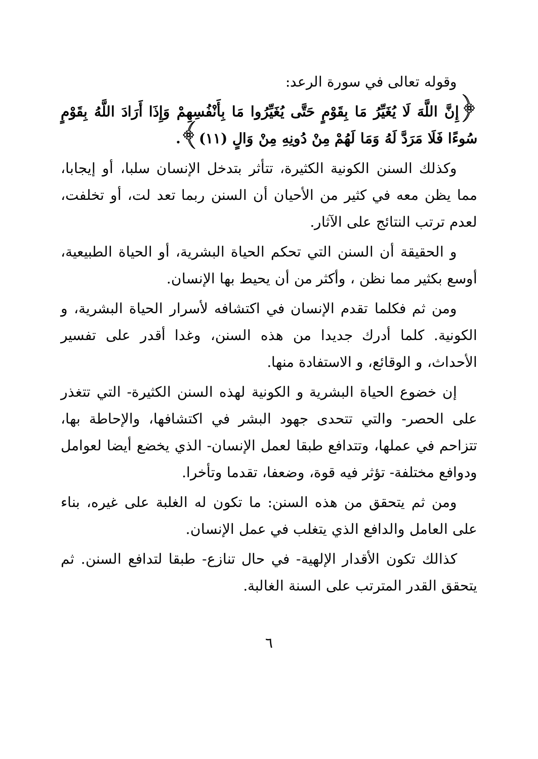وقوله تعالى في سورة الرعد:
﴿إِنَّ اللَّهَ لَا يُغَيِّرُ مَا بِقَوْمٍ حَتَّى يُغَيِّرُوا مَا بِأَنْفُسِهِمْ وَإِذَا أَرَادَ اللَّهُ بِقَوْمٍ سُوءًا فَلَا مَرَدَّ لَهُ وَمَا لَهُمْ مِنْ دُونِهِ مِنْ وَالٍ (١١)﴾.
وكذلك السنن الكونية الكثيرة، تتأثر بتدخل الإنسان سلبا، أو إيجابا، مما يظن معه في كثير من الأحيان أن السنن ربما تعد لت، أو تخلفت، لعدم ترتب النتائج على الآثار.
و الحقيقة أن السنن التي تحكم الحياة البشرية، أو الحياة الطبيعية، أوسع بكثير مما نظن ، وأكثر من أن يحيط بها الإنسان.
ومن ثم فكلما تقدم الإنسان في اكتشافه لأسرار الحياة البشرية، و الكونية. كلما أدرك جديدا من هذه السنن، وغدا أقدر على تفسير الأحداث، و الوقائع، و الاستفادة منها.
إن خضوع الحياة البشرية و الكونية لهذه السنن الكثيرة- التي تتغذر على الحصر- والتي تتحدى جهود البشر في اكتشافها، والإحاطة بها، تتزاحم في عملها، وتتدافع طبقا لعمل الإنسان- الذي يخضع أيضا لعوامل ودوافع مختلفة- تؤثر فيه قوة، وضعفا، تقدما وتأخرا.
ومن ثم يتحقق من هذه السنن: ما تكون له الغلبة على غيره، بناء على العامل والدافع الذي يتغلب في عمل الإنسان.
كذالك تكون الأقدار الإلهية- في حال تنازع- طبقا لتدافع السنن. ثم يتحقق القدر المترتب على السنة الغالبة.
٦